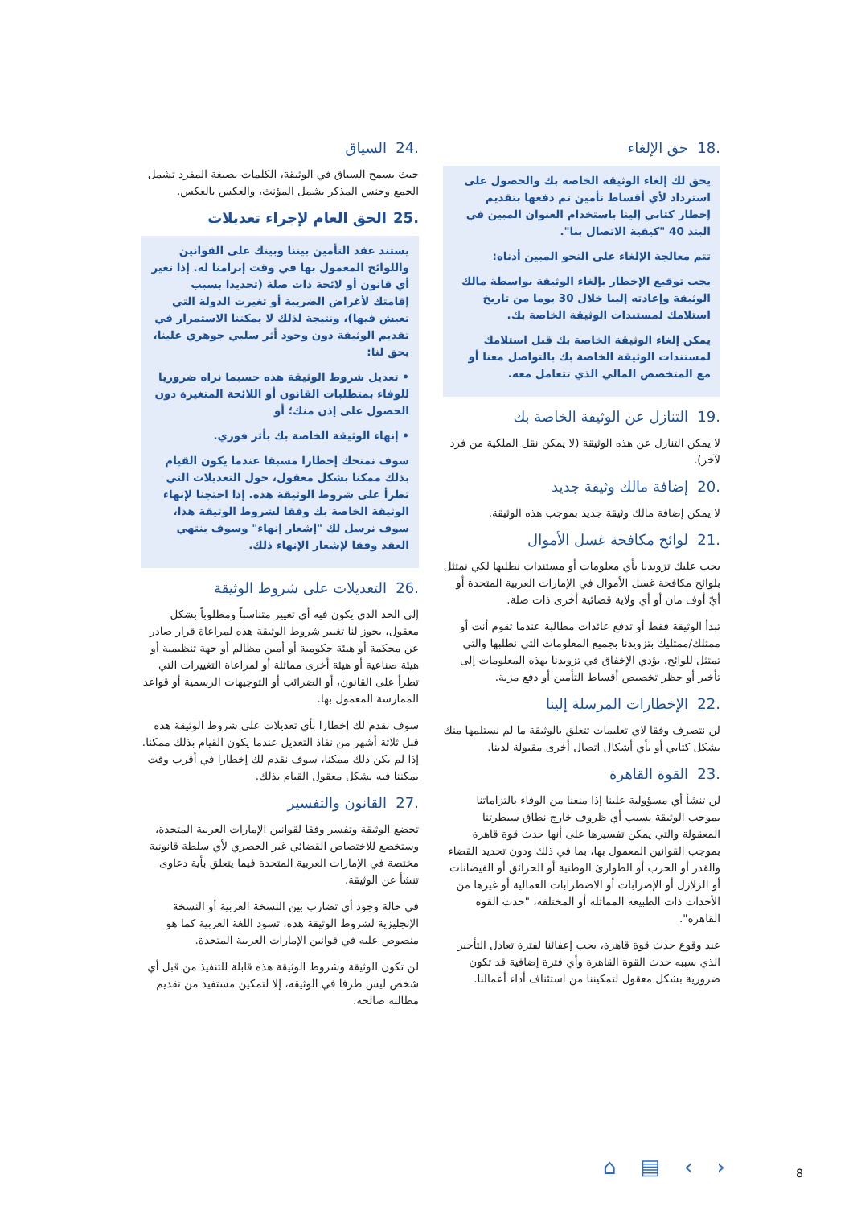.18 حق الإلغاء
يحق لك إلغاء الوثيقة الخاصة بك والحصول على استرداد لأي أقساط تأمين تم دفعها بتقديم إخطار كتابي إلينا باستخدام العنوان المبين في البند 40 "كيفية الاتصال بنا".
تتم معالجة الإلغاء على النحو المبين أدناه:
يجب توقيع الإخطار بإلغاء الوثيقة بواسطة مالك الوثيقة وإعادته إلينا خلال 30 يوما من تاريخ استلامك لمستندات الوثيقة الخاصة بك.
يمكن إلغاء الوثيقة الخاصة بك قبل استلامك لمستندات الوثيقة الخاصة بك بالتواصل معنا أو مع المتخصص المالي الذي تتعامل معه.
.19 التنازل عن الوثيقة الخاصة بك
لا يمكن التنازل عن هذه الوثيقة (لا يمكن نقل الملكية من فرد لآخر).
.20 إضافة مالك وثيقة جديد
لا يمكن إضافة مالك وثيقة جديد بموجب هذه الوثيقة.
.21 لوائح مكافحة غسل الأموال
يجب عليك تزويدنا بأي معلومات أو مستندات نطلبها لكي نمتثل بلوائح مكافحة غسل الأموال في الإمارات العربية المتحدة أو أيّ أوف مان أو أي ولاية قضائية أخرى ذات صلة.
تبدأ الوثيقة فقط أو تدفع عائدات مطالبة عندما تقوم أنت أو ممثلك/ممثليك بتزويدنا بجميع المعلومات التي نطلبها والتي تمتثل للوائح. يؤدي الإخفاق في تزويدنا بهذه المعلومات إلى تأخير أو حظر تخصيص أقساط التأمين أو دفع مزية.
.22 الإخطارات المرسلة إلينا
لن نتصرف وفقا لاي تعليمات تتعلق بالوثيقة ما لم نستلمها منك بشكل كتابي أو بأي أشكال اتصال أخرى مقبولة لدينا.
.23 القوة القاهرة
لن تنشأ أي مسؤولية علينا إذا منعنا من الوفاء بالتزاماتنا بموجب الوثيقة بسبب أي ظروف خارج نطاق سيطرتنا المعقولة والتي يمكن تفسيرها على أنها حدث قوة قاهرة بموجب القوانين المعمول بها، بما في ذلك ودون تحديد القضاء والقدر أو الحرب أو الطوارئ الوطنية أو الحرائق أو الفيضانات أو الزلازل أو الإضرابات أو الاضطرابات العمالية أو غيرها من الأحداث ذات الطبيعة المماثلة أو المختلفة، "حدث القوة القاهرة".
عند وقوع حدث قوة قاهرة، يجب إعفائنا لفترة تعادل التأخير الذي سببه حدث القوة القاهرة وأي فترة إضافية قد تكون ضرورية بشكل معقول لتمكيننا من استئناف أداء أعمالنا.
.24 السياق
حيث يسمح السياق في الوثيقة، الكلمات بصيغة المفرد تشمل الجمع وجنس المذكر يشمل المؤنث، والعكس بالعكس.
.25 الحق العام لإجراء تعديلات
يستند عقد التأمين بيننا وبينك على القوانين واللوائح المعمول بها في وقت إبرامنا له. إذا تغير أي قانون أو لائحة ذات صلة (تحديدا بسبب إقامتك لأغراض الضريبة أو تغيرت الدولة التي تعيش فيها)، ونتيجة لذلك لا يمكننا الاستمرار في تقديم الوثيقة دون وجود أثر سلبي جوهري علينا، يحق لنا:
• تعديل شروط الوثيقة هذه حسبما نراه ضروريا للوفاء بمتطلبات القانون أو اللائحة المتغيرة دون الحصول على إذن منك؛ أو
• إنهاء الوثيقة الخاصة بك بأثر فوري.
سوف نمنحك إخطارا مسبقا عندما يكون القيام بذلك ممكنا بشكل معقول، حول التعديلات التي تطرأ على شروط الوثيقة هذه. إذا احتجنا لإنهاء الوثيقة الخاصة بك وفقا لشروط الوثيقة هذا، سوف نرسل لك "إشعار إنهاء" وسوف ينتهي العقد وفقا لإشعار الإنهاء ذلك.
.26 التعديلات على شروط الوثيقة
إلى الحد الذي يكون فيه أي تغيير متناسباً ومطلوباً بشكل معقول، يجوز لنا تغيير شروط الوثيقة هذه لمراعاة قرار صادر عن محكمة أو هيئة حكومية أو أمين مظالم أو جهة تنظيمية أو هيئة صناعية أو هيئة أخرى مماثلة أو لمراعاة التغييرات التي تطرأ على القانون، أو الضرائب أو التوجيهات الرسمية أو قواعد الممارسة المعمول بها.
سوف نقدم لك إخطارا بأي تعديلات على شروط الوثيقة هذه قبل ثلاثة أشهر من نفاذ التعديل عندما يكون القيام بذلك ممكنا. إذا لم يكن ذلك ممكنا، سوف نقدم لك إخطارا في أقرب وقت يمكننا فيه بشكل معقول القيام بذلك.
.27 القانون والتفسير
تخضع الوثيقة وتفسر وفقا لقوانين الإمارات العربية المتحدة، وستخضع للاختصاص القضائي غير الحصري لأي سلطة قانونية مختصة في الإمارات العربية المتحدة فيما يتعلق بأية دعاوى تنشأ عن الوثيقة.
في حالة وجود أي تضارب بين النسخة العربية أو النسخة الإنجليزية لشروط الوثيقة هذه، تسود اللغة العربية كما هو منصوص عليه في قوانين الإمارات العربية المتحدة.
لن تكون الوثيقة وشروط الوثيقة هذه قابلة للتنفيذ من قبل أي شخص ليس طرفا في الوثيقة، إلا لتمكين مستفيد من تقديم مطالبة صالحة.
⌂ ▤ ‹ › 8